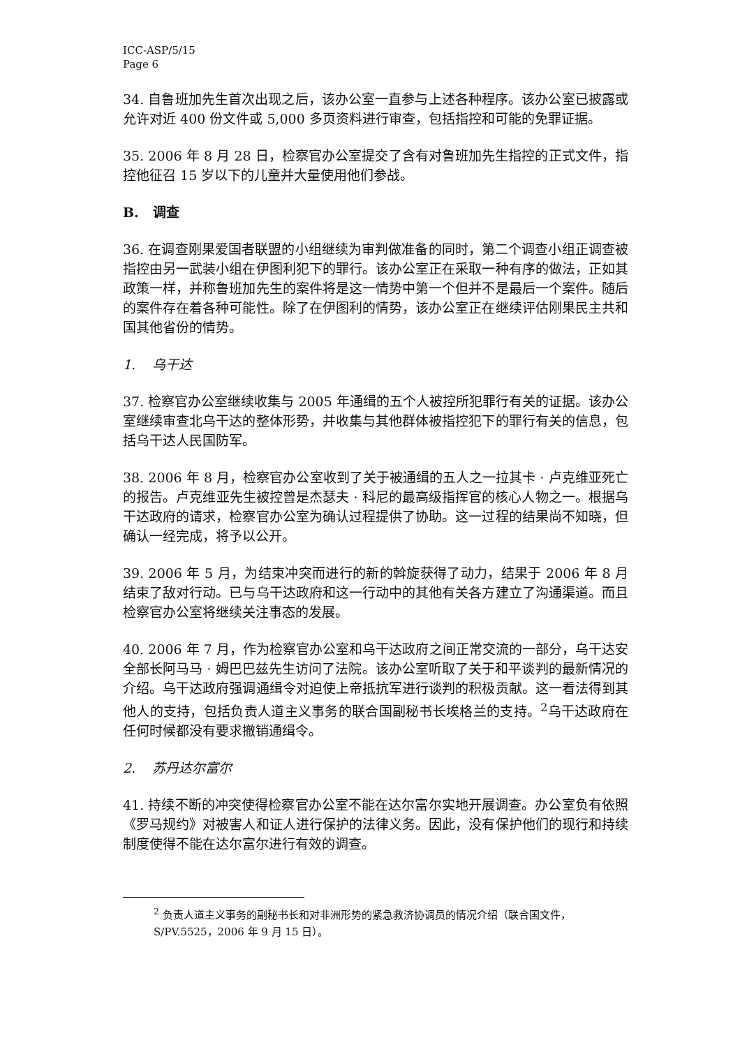ICC-ASP/5/15
Page 6
34. 自鲁班加先生首次出现之后，该办公室一直参与上述各种程序。该办公室已披露或允许对近 400 份文件或 5,000 多页资料进行审查，包括指控和可能的免罪证据。
35. 2006 年 8 月 28 日，检察官办公室提交了含有对鲁班加先生指控的正式文件，指控他征召 15 岁以下的儿童并大量使用他们参战。
B. 调查
36. 在调查刚果爱国者联盟的小组继续为审判做准备的同时，第二个调查小组正调查被指控由另一武装小组在伊图利犯下的罪行。该办公室正在采取一种有序的做法，正如其政策一样，并称鲁班加先生的案件将是这一情势中第一个但并不是最后一个案件。随后的案件存在着各种可能性。除了在伊图利的情势，该办公室正在继续评估刚果民主共和国其他省份的情势。
1. 乌干达
37. 检察官办公室继续收集与 2005 年通缉的五个人被控所犯罪行有关的证据。该办公室继续审查北乌干达的整体形势，并收集与其他群体被指控犯下的罪行有关的信息，包括乌干达人民国防军。
38. 2006 年 8 月，检察官办公室收到了关于被通缉的五人之一拉其卡 · 卢克维亚死亡的报告。卢克维亚先生被控曾是杰瑟夫 · 科尼的最高级指挥官的核心人物之一。根据乌干达政府的请求，检察官办公室为确认过程提供了协助。这一过程的结果尚不知晓，但确认一经完成，将予以公开。
39. 2006 年 5 月，为结束冲突而进行的新的斡旋获得了动力，结果于 2006 年 8 月结束了敌对行动。已与乌干达政府和这一行动中的其他有关各方建立了沟通渠道。而且检察官办公室将继续关注事态的发展。
40. 2006 年 7 月，作为检察官办公室和乌干达政府之间正常交流的一部分，乌干达安全部长阿马马 · 姆巴巴兹先生访问了法院。该办公室听取了关于和平谈判的最新情况的介绍。乌干达政府强调通缉令对迫使上帝抵抗军进行谈判的积极贡献。这一看法得到其他人的支持，包括负责人道主义事务的联合国副秘书长埃格兰的支持。<sup>2</sup>乌干达政府在任何时候都没有要求撤销通缉令。
2. 苏丹达尔富尔
41. 持续不断的冲突使得检察官办公室不能在达尔富尔实地开展调查。办公室负有依照《罗马规约》对被害人和证人进行保护的法律义务。因此，没有保护他们的现行和持续制度使得不能在达尔富尔进行有效的调查。
<sup>2</sup> 负责人道主义事务的副秘书长和对非洲形势的紧急救济协调员的情况介绍（联合国文件，S/PV.5525，2006 年 9 月 15 日）。